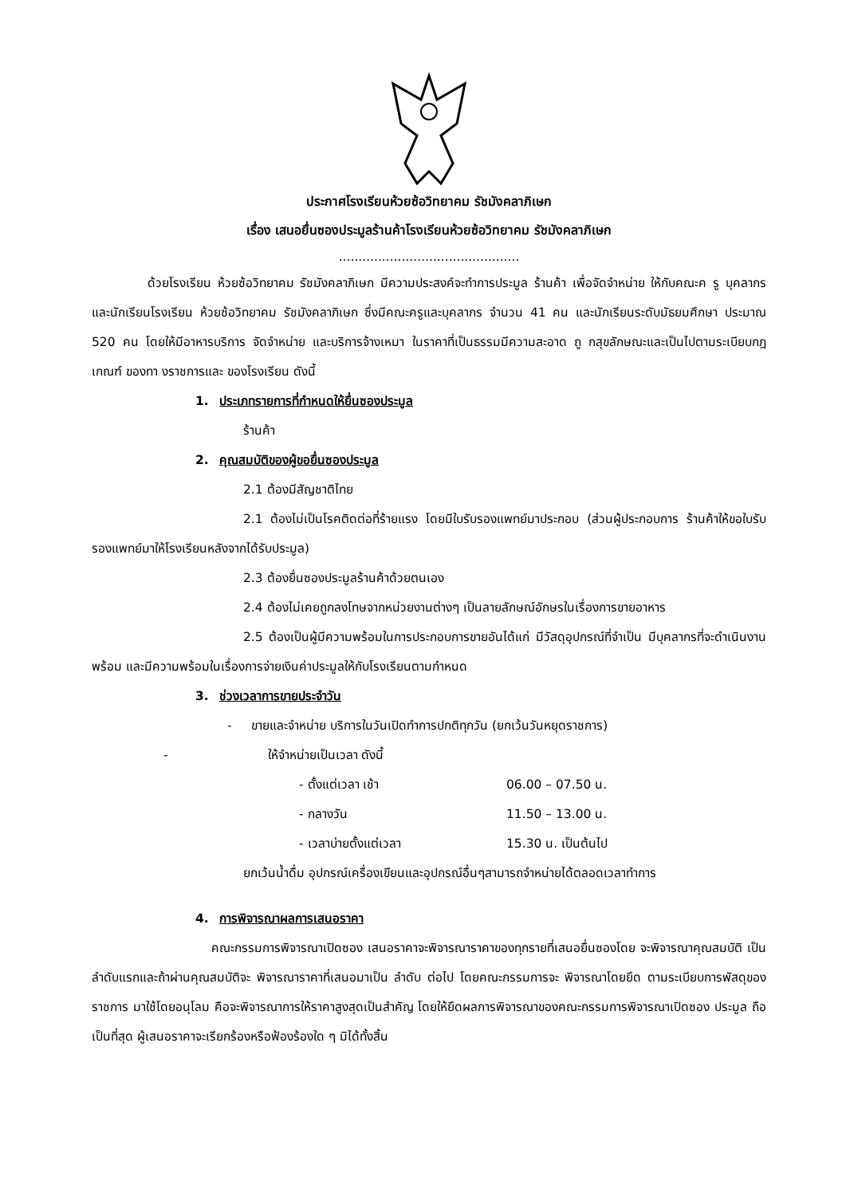ประกาศโรงเรียนห้วยซ้อวิทยาคม รัชมังคลาภิเษก
เรื่อง เสนอยื่นซองประมูลร้านค้าโรงเรียนห้วยซ้อวิทยาคม รัชมังคลาภิเษก
..............................................
ด้วยโรงเรียน ห้วยซ้อวิทยาคม รัชมังคลาภิเษก มีความประสงค์จะทำการประมูล ร้านค้า เพื่อจัดจำหน่าย ให้กับคณะค รู บุคลากรและนักเรียนโรงเรียน ห้วยซ้อวิทยาคม รัชมังคลาภิเษก ซึ่งมีคณะครูและบุคลากร จำนวน 41 คน และนักเรียนระดับมัธยมศึกษา ประมาณ 520 คน โดยให้มีอาหารบริการ จัดจำหน่าย และบริการจ้างเหมา ในราคาที่เป็นธรรมมีความสะอาด ถู กสุขลักษณะและเป็นไปตามระเบียบกฎ เกณฑ์ ของทา งราชการและ ของโรงเรียน ดังนี้
1. ประเภทรายการที่กำหนดให้ยื่นซองประมูล
ร้านค้า
2. คุณสมบัติของผู้ขอยื่นซองประมูล
2.1 ต้องมีสัญชาติไทย
2.1 ต้องไม่เป็นโรคติดต่อที่ร้ายแรง โดยมีใบรับรองแพทย์มาประกอบ (ส่วนผู้ประกอบการ ร้านค้าให้ขอใบรับรองแพทย์มาให้โรงเรียนหลังจากได้รับประมูล)
2.3 ต้องยื่นซองประมูลร้านค้าด้วยตนเอง
2.4 ต้องไม่เคยถูกลงโทษจากหน่วยงานต่างๆ เป็นลายลักษณ์อักษรในเรื่องการขายอาหาร
2.5 ต้องเป็นผู้มีความพร้อมในการประกอบการขายอันได้แก่ มีวัสดุอุปกรณ์ที่จำเป็น มีบุคลากรที่จะดำเนินงานพร้อม และมีความพร้อมในเรื่องการจ่ายเงินค่าประมูลให้กับโรงเรียนตามกำหนด
3. ช่วงเวลาการขายประจำวัน
- ขายและจำหน่าย บริการในวันเปิดทำการปกติทุกวัน (ยกเว้นวันหยุดราชการ)
- ให้จำหน่ายเป็นเวลา ดังนี้
- ตั้งแต่เวลา เช้า 06.00 – 07.50 น.
- กลางวัน 11.50 – 13.00 น.
- เวลาบ่ายตั้งแต่เวลา 15.30 น. เป็นต้นไป
ยกเว้นน้ำดื่ม อุปกรณ์เครื่องเขียนและอุปกรณ์อื่นๆสามารถจำหน่ายได้ตลอดเวลาทำการ
4. การพิจารณาผลการเสนอราคา
คณะกรรมการพิจารณาเปิดซอง เสนอราคาจะพิจารณาราคาของทุกรายที่เสนอยื่นซองโดย จะพิจารณาคุณสมบัติ เป็นลำดับแรกและถ้าผ่านคุณสมบัติจะ พิจารณาราคาที่เสนอมาเป็น ลำดับ ต่อไป โดยคณะกรรมการจะ พิจารณาโดยยึด ตามระเบียบการพัสดุของราชการ มาใช้โดยอนุโลม คือจะพิจารณาการให้ราคาสูงสุดเป็นสำคัญ โดยให้ยึดผลการพิจารณาของคณะกรรมการพิจารณาเปิดซอง ประมูล ถือเป็นที่สุด ผู้เสนอราคาจะเรียกร้องหรือฟ้องร้องใด ๆ มิได้ทั้งสิ้น